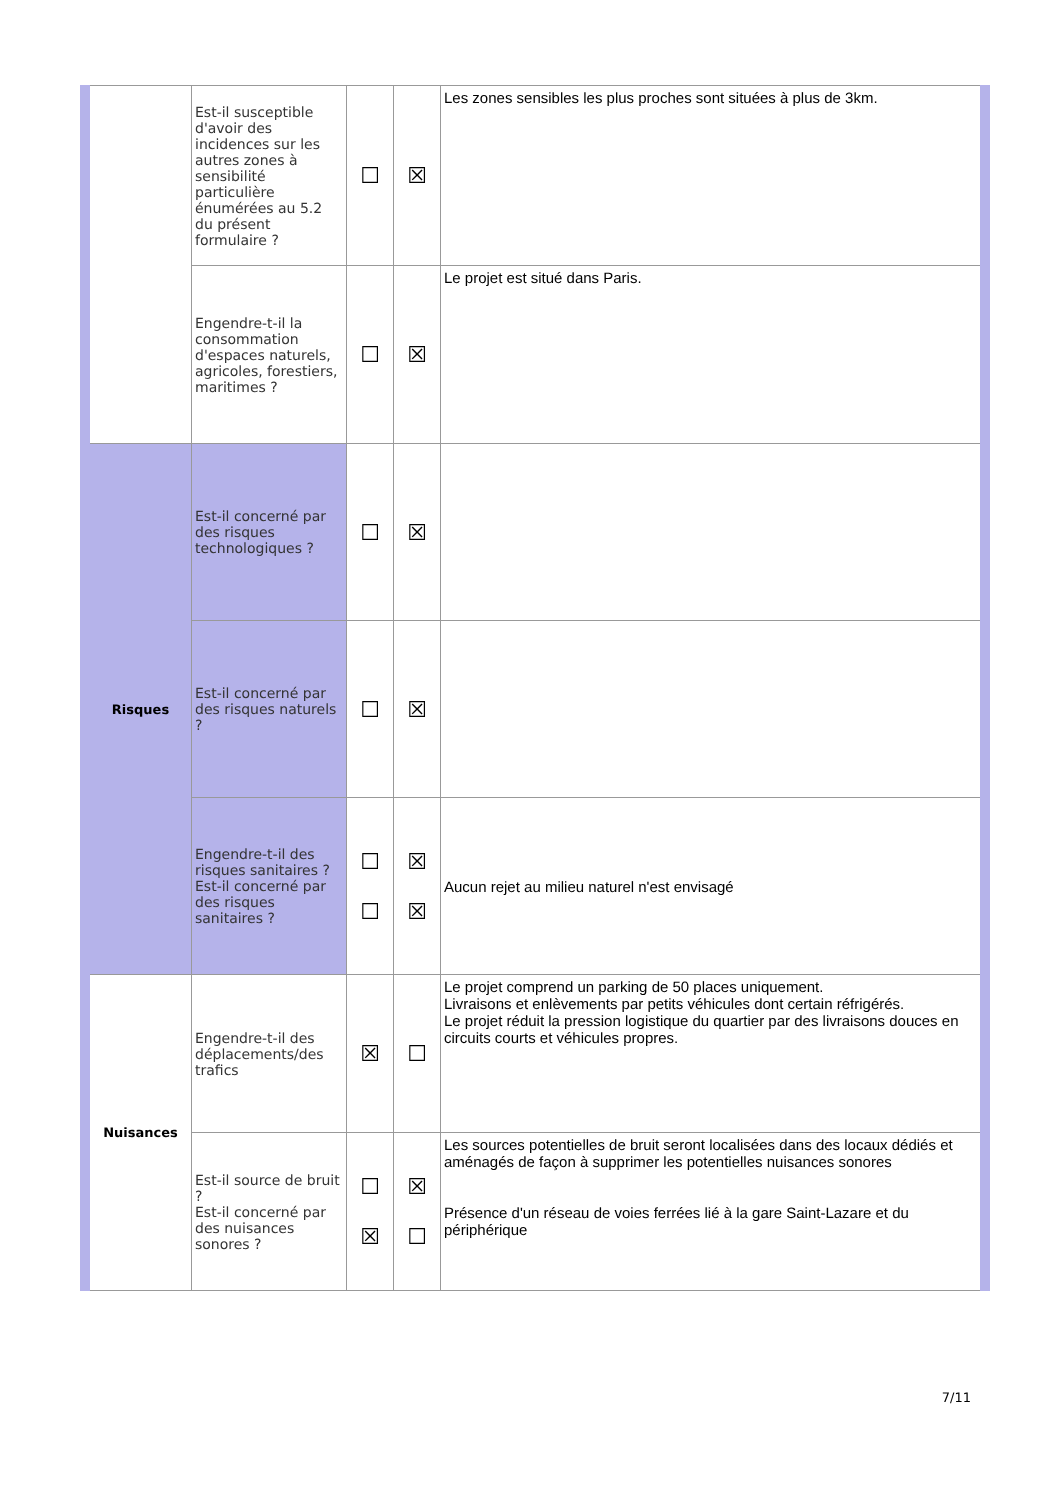| | Est-il susceptible d'avoir des incidences sur les autres zones à sensibilité particulière énumérées au 5.2 du présent formulaire ? | ☐ | ☒ | Les zones sensibles les plus proches sont situées à plus de 3km. |
| | Engendre-t-il la consommation d'espaces naturels, agricoles, forestiers, maritimes ? | ☐ | ☒ | Le projet est situé dans Paris. |
| Risques | Est-il concerné par des risques technologiques ? | ☐ | ☒ | |
| | Est-il concerné par des risques naturels ? | ☐ | ☒ | |
| | Engendre-t-il des risques sanitaires ? Est-il concerné par des risques sanitaires ? | ☐ ☐ | ☒ ☒ | Aucun rejet au milieu naturel n'est envisagé |
| Nuisances | Engendre-t-il des déplacements/des trafics | ☒ | ☐ | Le projet comprend un parking de 50 places uniquement. Livraisons et enlèvements par petits véhicules dont certain réfrigérés. Le projet réduit la pression logistique du quartier par des livraisons douces en circuits courts et véhicules propres. |
| | Est-il source de bruit ? Est-il concerné par des nuisances sonores ? | ☐ ☒ | ☒ ☐ | Les sources potentielles de bruit seront localisées dans des locaux dédiés et aménagés de façon à supprimer les potentielles nuisances sonores Présence d'un réseau de voies ferrées lié à la gare Saint-Lazare et du périphérique |
7/11